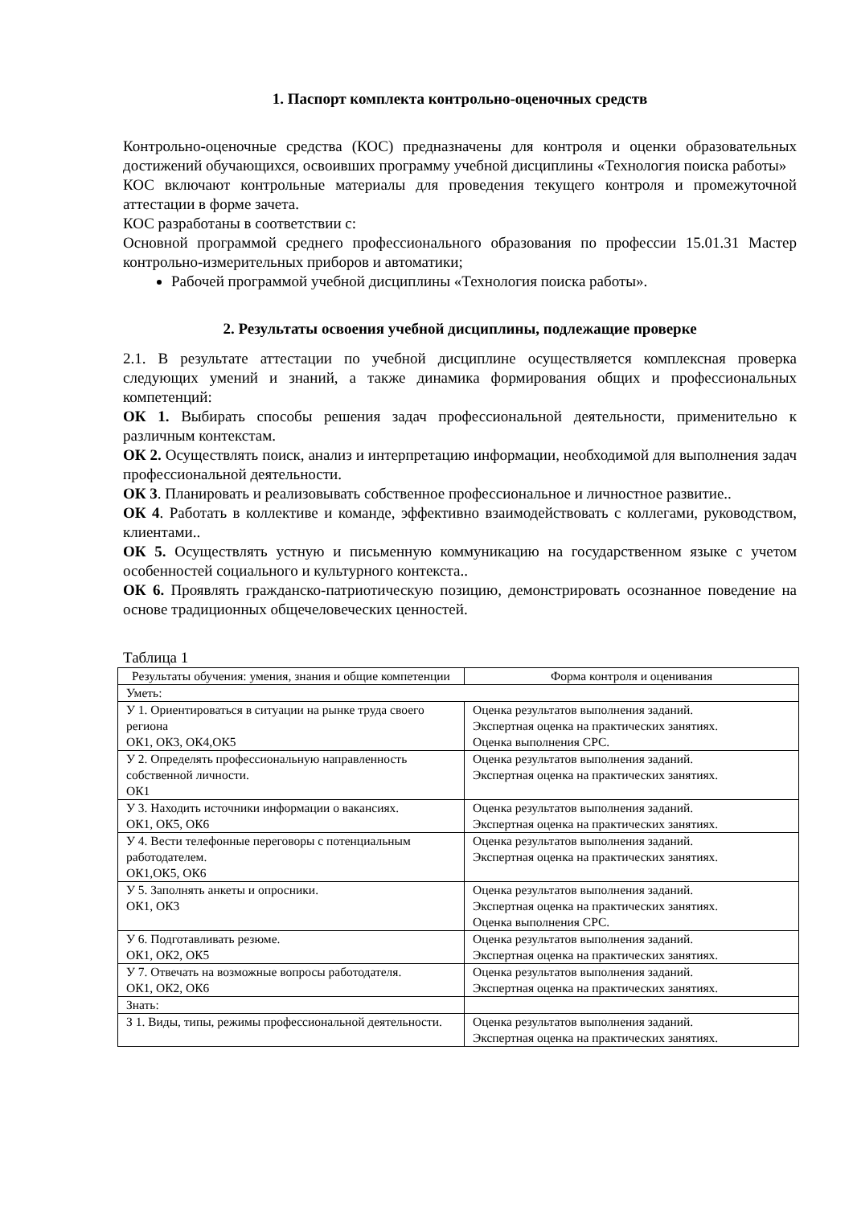1. Паспорт комплекта контрольно-оценочных средств
Контрольно-оценочные средства (КОС) предназначены для контроля и оценки образовательных достижений обучающихся, освоивших программу учебной дисциплины «Технология поиска работы»
КОС включают контрольные материалы для проведения текущего контроля и промежуточной аттестации в форме зачета.
КОС разработаны в соответствии с:
Основной программой среднего профессионального образования по профессии 15.01.31 Мастер контрольно-измерительных приборов и автоматики;
Рабочей программой учебной дисциплины «Технология поиска работы».
2. Результаты освоения учебной дисциплины, подлежащие проверке
2.1. В результате аттестации по учебной дисциплине осуществляется комплексная проверка следующих умений и знаний, а также динамика формирования общих и профессиональных компетенций:
ОК 1. Выбирать способы решения задач профессиональной деятельности, применительно к различным контекстам.
ОК 2. Осуществлять поиск, анализ и интерпретацию информации, необходимой для выполнения задач профессиональной деятельности.
ОК 3. Планировать и реализовывать собственное профессиональное и личностное развитие..
ОК 4. Работать в коллективе и команде, эффективно взаимодействовать с коллегами, руководством, клиентами..
ОК 5. Осуществлять устную и письменную коммуникацию на государственном языке с учетом особенностей социального и культурного контекста..
ОК 6. Проявлять гражданско-патриотическую позицию, демонстрировать осознанное поведение на основе традиционных общечеловеческих ценностей.
Таблица 1
| Результаты обучения: умения, знания и общие компетенции | Форма контроля и оценивания |
| --- | --- |
| Уметь: | |
| У 1. Ориентироваться в ситуации на рынке труда своего региона ОК1, ОК3, ОК4,ОК5 | Оценка результатов выполнения заданий. Экспертная оценка на практических занятиях. Оценка выполнения СРС. |
| У 2. Определять профессиональную направленность собственной личности. ОК1 | Оценка результатов выполнения заданий. Экспертная оценка на практических занятиях. |
| У 3. Находить источники информации о вакансиях. ОК1, ОК5, ОК6 | Оценка результатов выполнения заданий. Экспертная оценка на практических занятиях. |
| У 4. Вести телефонные переговоры с потенциальным работодателем. ОК1,ОК5, ОК6 | Оценка результатов выполнения заданий. Экспертная оценка на практических занятиях. |
| У 5. Заполнять анкеты и опросники. ОК1, ОК3 | Оценка результатов выполнения заданий. Экспертная оценка на практических занятиях. Оценка выполнения СРС. |
| У 6. Подготавливать резюме. ОК1, ОК2, ОК5 | Оценка результатов выполнения заданий. Экспертная оценка на практических занятиях. |
| У 7. Отвечать на возможные вопросы работодателя. ОК1, ОК2, ОК6 | Оценка результатов выполнения заданий. Экспертная оценка на практических занятиях. |
| Знать: | |
| З 1. Виды, типы, режимы профессиональной деятельности. | Оценка результатов выполнения заданий. Экспертная оценка на практических занятиях. |